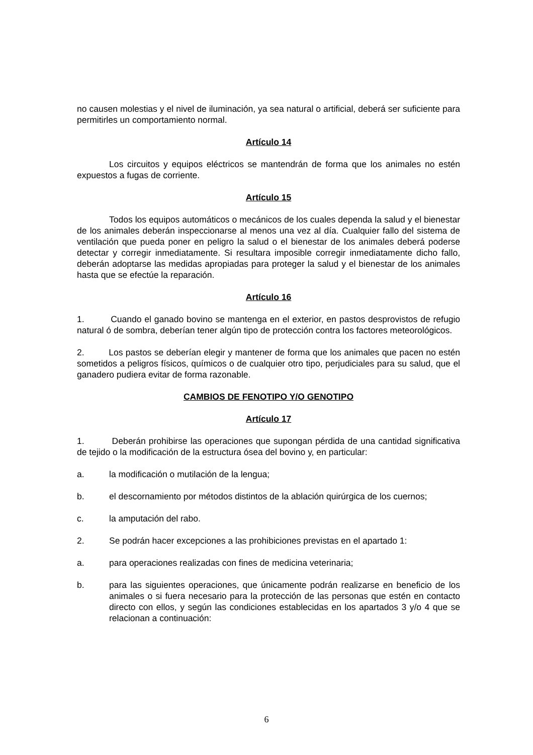no causen molestias y el nivel de iluminación, ya sea natural o artificial, deberá ser suficiente para permitirles un comportamiento normal.
Artículo 14
Los circuitos y equipos eléctricos se mantendrán de forma que los animales no estén expuestos a fugas de corriente.
Artículo 15
Todos los equipos automáticos o mecánicos de los cuales dependa la salud y el bienestar de los animales deberán inspeccionarse al menos una vez al día. Cualquier fallo del sistema de ventilación que pueda poner en peligro la salud o el bienestar de los animales deberá poderse detectar y corregir inmediatamente. Si resultara imposible corregir inmediatamente dicho fallo, deberán adoptarse las medidas apropiadas para proteger la salud y el bienestar de los animales hasta que se efectúe la reparación.
Artículo 16
1. Cuando el ganado bovino se mantenga en el exterior, en pastos desprovistos de refugio natural ó de sombra, deberían tener algún tipo de protección contra los factores meteorológicos.
2. Los pastos se deberían elegir y mantener de forma que los animales que pacen no estén sometidos a peligros físicos, químicos o de cualquier otro tipo, perjudiciales para su salud, que el ganadero pudiera evitar de forma razonable.
CAMBIOS DE FENOTIPO Y/O GENOTIPO
Artículo 17
1. Deberán prohibirse las operaciones que supongan pérdida de una cantidad significativa de tejido o la modificación de la estructura ósea del bovino y, en particular:
a. la modificación o mutilación de la lengua;
b. el descornamiento por métodos distintos de la ablación quirúrgica de los cuernos;
c. la amputación del rabo.
2. Se podrán hacer excepciones a las prohibiciones previstas en el apartado 1:
a. para operaciones realizadas con fines de medicina veterinaria;
b. para las siguientes operaciones, que únicamente podrán realizarse en beneficio de los animales o si fuera necesario para la protección de las personas que estén en contacto directo con ellos, y según las condiciones establecidas en los apartados 3 y/o 4 que se relacionan a continuación:
6